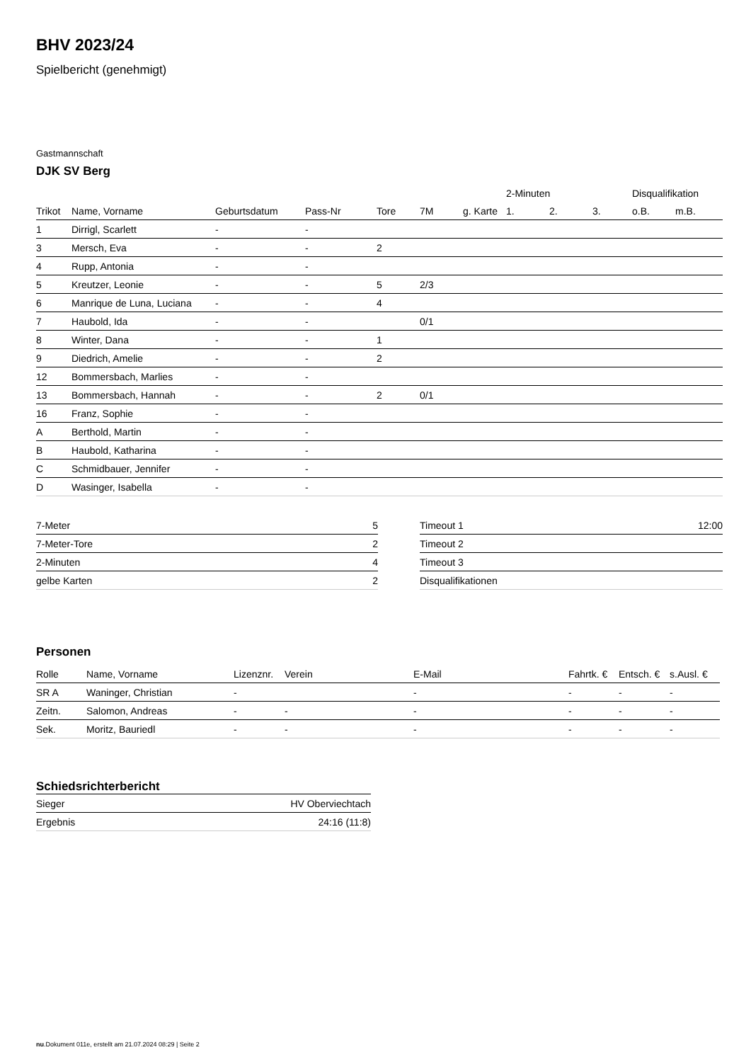BHV 2023/24
Spielbericht (genehmigt)
Gastmannschaft
DJK SV Berg
| | | | | | | | 2-Minuten | | | Disqualifikation | |
| --- | --- | --- | --- | --- | --- | --- | --- | --- | --- | --- | --- |
| Trikot | Name, Vorname | Geburtsdatum | Pass-Nr | Tore | 7M | g. Karte | 1. | 2. | 3. | o.B. | m.B. |
| 1 | Dirrigl, Scarlett | - | - | | | | | | | | |
| 3 | Mersch, Eva | - | - | 2 | | | | | | | |
| 4 | Rupp, Antonia | - | - | | | | | | | | |
| 5 | Kreutzer, Leonie | - | - | 5 | 2/3 | | | | | | |
| 6 | Manrique de Luna, Luciana | - | - | 4 | | | | | | | |
| 7 | Haubold, Ida | - | - | | 0/1 | | | | | | |
| 8 | Winter, Dana | - | - | 1 | | | | | | | |
| 9 | Diedrich, Amelie | - | - | 2 | | | | | | | |
| 12 | Bommersbach, Marlies | - | - | | | | | | | | |
| 13 | Bommersbach, Hannah | - | - | 2 | 0/1 | | | | | | |
| 16 | Franz, Sophie | - | - | | | | | | | | |
| A | Berthold, Martin | - | - | | | | | | | | |
| B | Haubold, Katharina | - | - | | | | | | | | |
| C | Schmidbauer, Jennifer | - | - | | | | | | | | |
| D | Wasinger, Isabella | - | - | | | | | | | | |
| 7-Meter | 5 |
| 7-Meter-Tore | 2 |
| 2-Minuten | 4 |
| gelbe Karten | 2 |
| Timeout 1 | 12:00 |
| Timeout 2 | |
| Timeout 3 | |
| Disqualifikationen | |
Personen
| Rolle | Name, Vorname | Lizenznr. | Verein | E-Mail | Fahrtk. € | Entsch. € | s.Ausl. € |
| --- | --- | --- | --- | --- | --- | --- | --- |
| SR A | Waninger, Christian | - | | - | - | - | - |
| Zeitn. | Salomon, Andreas | - | - | - | - | - | - |
| Sek. | Moritz, Bauriedl | - | - | - | - | - | - |
Schiedsrichterbericht
| Sieger | HV Oberviechtach |
| Ergebnis | 24:16 (11:8) |
nu.Dokument 011e, erstellt am 21.07.2024 08:29 | Seite 2